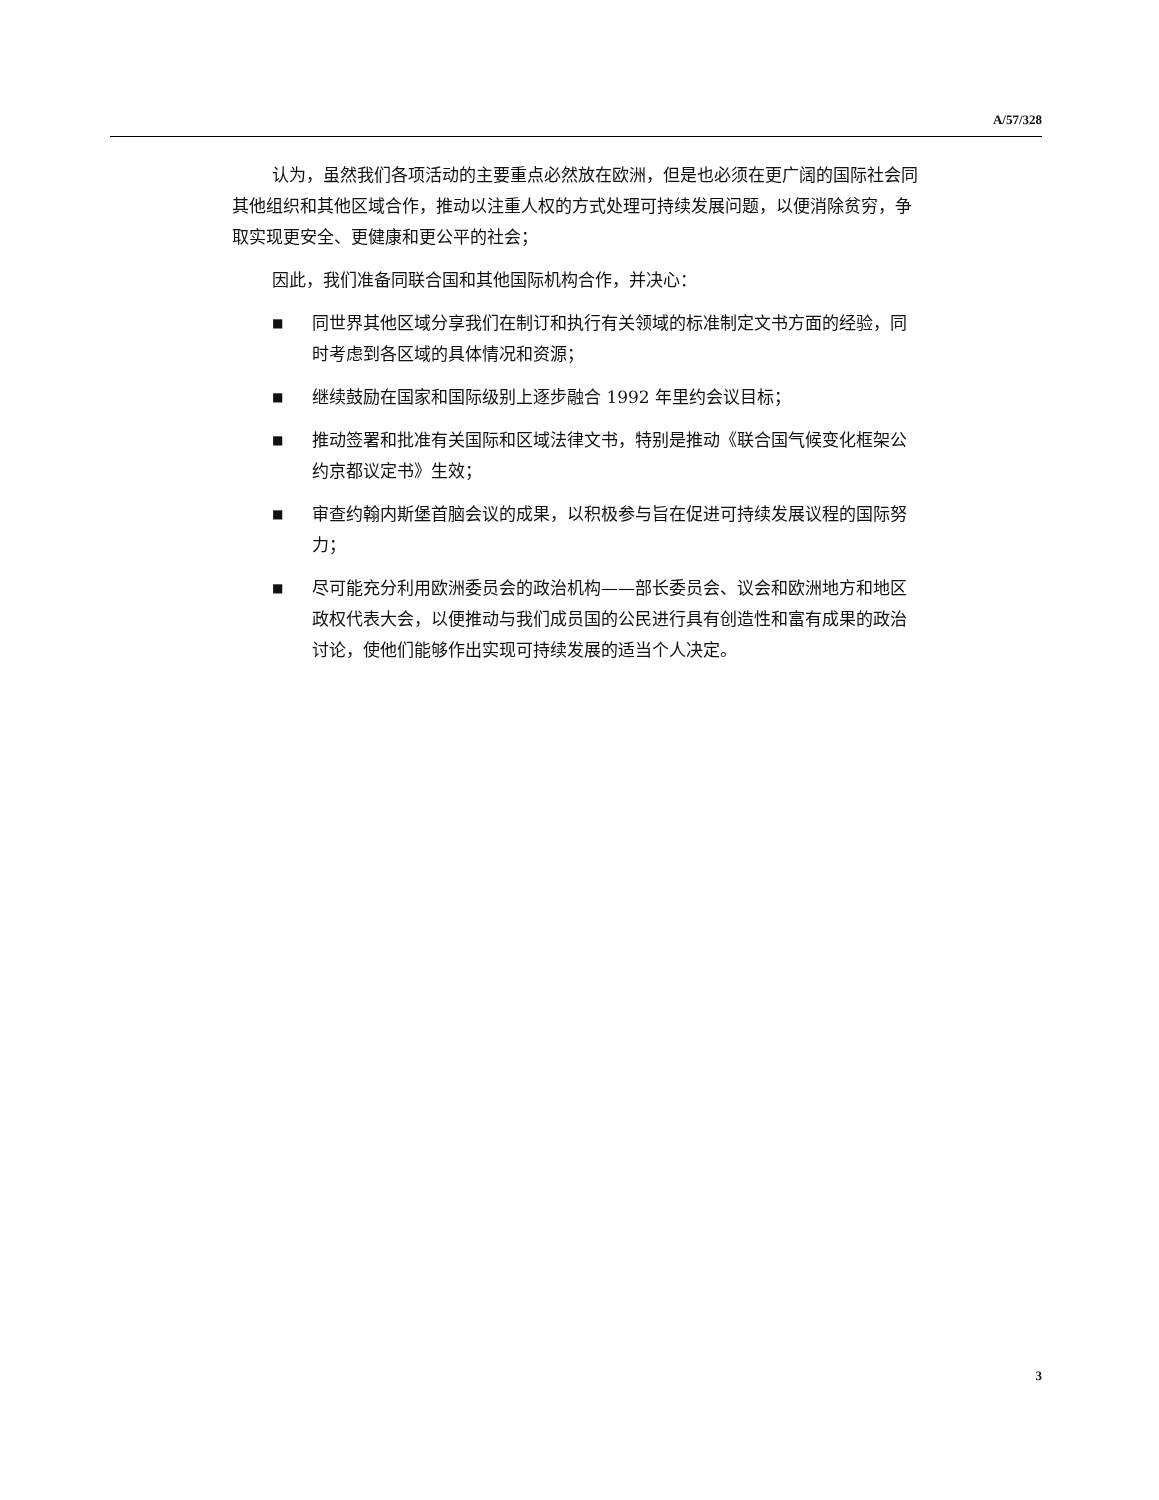A/57/328
认为，虽然我们各项活动的主要重点必然放在欧洲，但是也必须在更广阔的国际社会同其他组织和其他区域合作，推动以注重人权的方式处理可持续发展问题，以便消除贫穷，争取实现更安全、更健康和更公平的社会；
因此，我们准备同联合国和其他国际机构合作，并决心：
■ 同世界其他区域分享我们在制订和执行有关领域的标准制定文书方面的经验，同时考虑到各区域的具体情况和资源；
■ 继续鼓励在国家和国际级别上逐步融合 1992 年里约会议目标；
■ 推动签署和批准有关国际和区域法律文书，特别是推动《联合国气候变化框架公约京都议定书》生效；
■ 审查约翰内斯堡首脑会议的成果，以积极参与旨在促进可持续发展议程的国际努力；
■ 尽可能充分利用欧洲委员会的政治机构——部长委员会、议会和欧洲地方和地区政权代表大会，以便推动与我们成员国的公民进行具有创造性和富有成果的政治讨论，使他们能够作出实现可持续发展的适当个人决定。
3